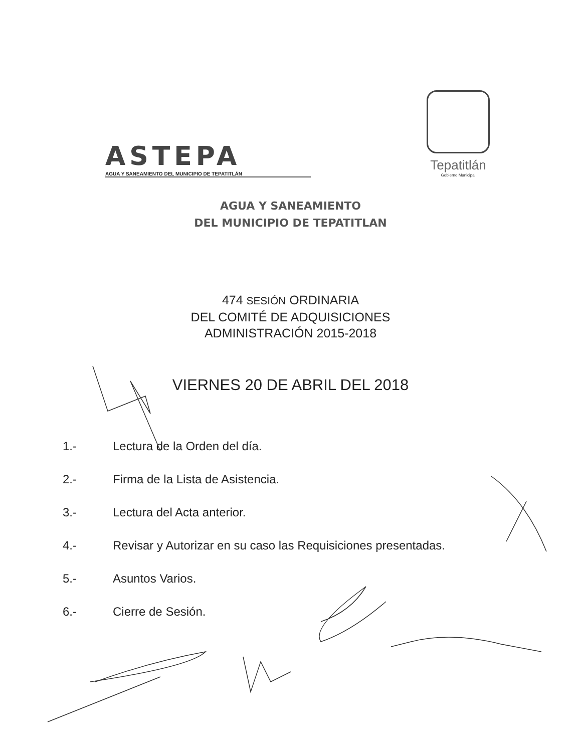ASTEPA
AGUA Y SANEAMIENTO DEL MUNICIPIO DE TEPATITLÁN
Tepatitlán
Gobierno Municipal
AGUA Y SANEAMIENTO
DEL MUNICIPIO DE TEPATITLAN
474 SESIÓN ORDINARIA
DEL COMITÉ DE ADQUISICIONES
ADMINISTRACIÓN 2015-2018
VIERNES 20 DE ABRIL DEL 2018
1.- Lectura de la Orden del día.
2.- Firma de la Lista de Asistencia.
3.- Lectura del Acta anterior.
4.- Revisar y Autorizar en su caso las Requisiciones presentadas.
5.- Asuntos Varios.
6.- Cierre de Sesión.